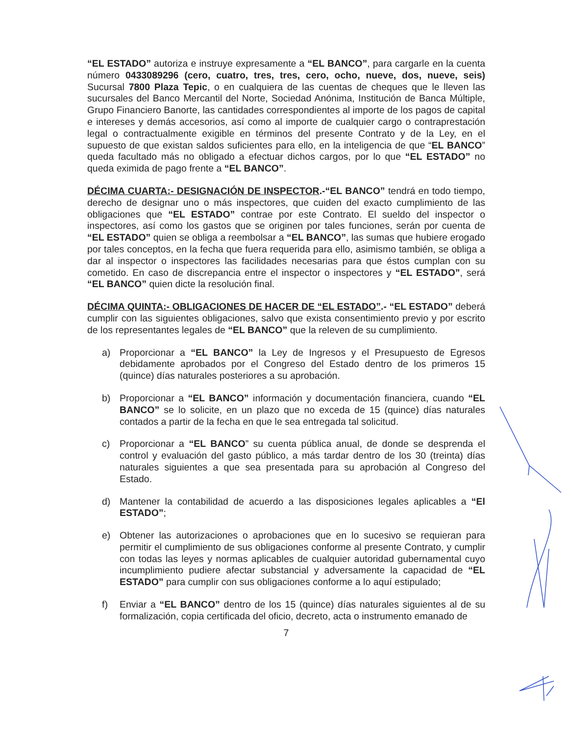“EL ESTADO” autoriza e instruye expresamente a “EL BANCO”, para cargarle en la cuenta número 0433089296 (cero, cuatro, tres, tres, cero, ocho, nueve, dos, nueve, seis) Sucursal 7800 Plaza Tepic, o en cualquiera de las cuentas de cheques que le lleven las sucursales del Banco Mercantil del Norte, Sociedad Anónima, Institución de Banca Múltiple, Grupo Financiero Banorte, las cantidades correspondientes al importe de los pagos de capital e intereses y demás accesorios, así como al importe de cualquier cargo o contraprestación legal o contractualmente exigible en términos del presente Contrato y de la Ley, en el supuesto de que existan saldos suficientes para ello, en la inteligencia de que “EL BANCO” queda facultado más no obligado a efectuar dichos cargos, por lo que “EL ESTADO” no queda eximida de pago frente a “EL BANCO”.
DÉCIMA CUARTA:- DESIGNACIÓN DE INSPECTOR.-“EL BANCO” tendrá en todo tiempo, derecho de designar uno o más inspectores, que cuiden del exacto cumplimiento de las obligaciones que “EL ESTADO” contrae por este Contrato. El sueldo del inspector o inspectores, así como los gastos que se originen por tales funciones, serán por cuenta de “EL ESTADO” quien se obliga a reembolsar a “EL BANCO”, las sumas que hubiere erogado por tales conceptos, en la fecha que fuera requerida para ello, asimismo también, se obliga a dar al inspector o inspectores las facilidades necesarias para que éstos cumplan con su cometido. En caso de discrepancia entre el inspector o inspectores y “EL ESTADO”, será “EL BANCO” quien dicte la resolución final.
DÉCIMA QUINTA:- OBLIGACIONES DE HACER DE “EL ESTADO”.- “EL ESTADO” deberá cumplir con las siguientes obligaciones, salvo que exista consentimiento previo y por escrito de los representantes legales de “EL BANCO” que la releven de su cumplimiento.
a) Proporcionar a “EL BANCO” la Ley de Ingresos y el Presupuesto de Egresos debidamente aprobados por el Congreso del Estado dentro de los primeros 15 (quince) días naturales posteriores a su aprobación.
b) Proporcionar a “EL BANCO” información y documentación financiera, cuando “EL BANCO” se lo solicite, en un plazo que no exceda de 15 (quince) días naturales contados a partir de la fecha en que le sea entregada tal solicitud.
c) Proporcionar a “EL BANCO” su cuenta pública anual, de donde se desprenda el control y evaluación del gasto público, a más tardar dentro de los 30 (treinta) días naturales siguientes a que sea presentada para su aprobación al Congreso del Estado.
d) Mantener la contabilidad de acuerdo a las disposiciones legales aplicables a “El ESTADO”;
e) Obtener las autorizaciones o aprobaciones que en lo sucesivo se requieran para permitir el cumplimiento de sus obligaciones conforme al presente Contrato, y cumplir con todas las leyes y normas aplicables de cualquier autoridad gubernamental cuyo incumplimiento pudiere afectar substancial y adversamente la capacidad de “EL ESTADO” para cumplir con sus obligaciones conforme a lo aquí estipulado;
f) Enviar a “EL BANCO” dentro de los 15 (quince) días naturales siguientes al de su formalización, copia certificada del oficio, decreto, acta o instrumento emanado de
7